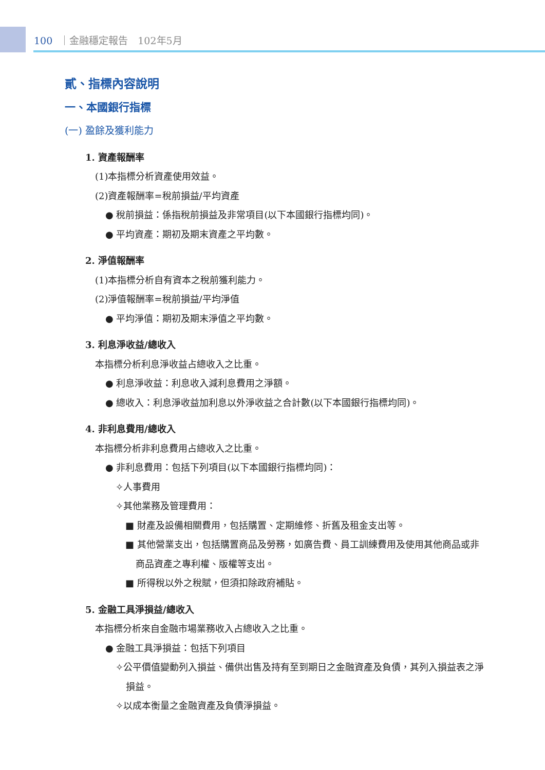100 ｜金融穩定報告　102年5月
貳、指標內容說明
一、本國銀行指標
(一) 盈餘及獲利能力
1. 資產報酬率
(1)本指標分析資產使用效益。
(2)資產報酬率=稅前損益/平均資產
● 稅前損益：係指稅前損益及非常項目(以下本國銀行指標均同)。
● 平均資產：期初及期末資產之平均數。
2. 淨值報酬率
(1)本指標分析自有資本之稅前獲利能力。
(2)淨值報酬率=稅前損益/平均淨值
● 平均淨值：期初及期末淨值之平均數。
3. 利息淨收益/總收入
本指標分析利息淨收益占總收入之比重。
● 利息淨收益：利息收入減利息費用之淨額。
● 總收入：利息淨收益加利息以外淨收益之合計數(以下本國銀行指標均同)。
4. 非利息費用/總收入
本指標分析非利息費用占總收入之比重。
● 非利息費用：包括下列項目(以下本國銀行指標均同)：
✧人事費用
✧其他業務及管理費用：
■ 財產及設備相關費用，包括購置、定期維修、折舊及租金支出等。
■ 其他營業支出，包括購置商品及勞務，如廣告費、員工訓練費用及使用其他商品或非商品資產之專利權、版權等支出。
■ 所得稅以外之稅賦，但須扣除政府補貼。
5. 金融工具淨損益/總收入
本指標分析來自金融市場業務收入占總收入之比重。
● 金融工具淨損益：包括下列項目
✧公平價值變動列入損益、備供出售及持有至到期日之金融資產及負債，其列入損益表之淨損益。
✧以成本衡量之金融資產及負債淨損益。